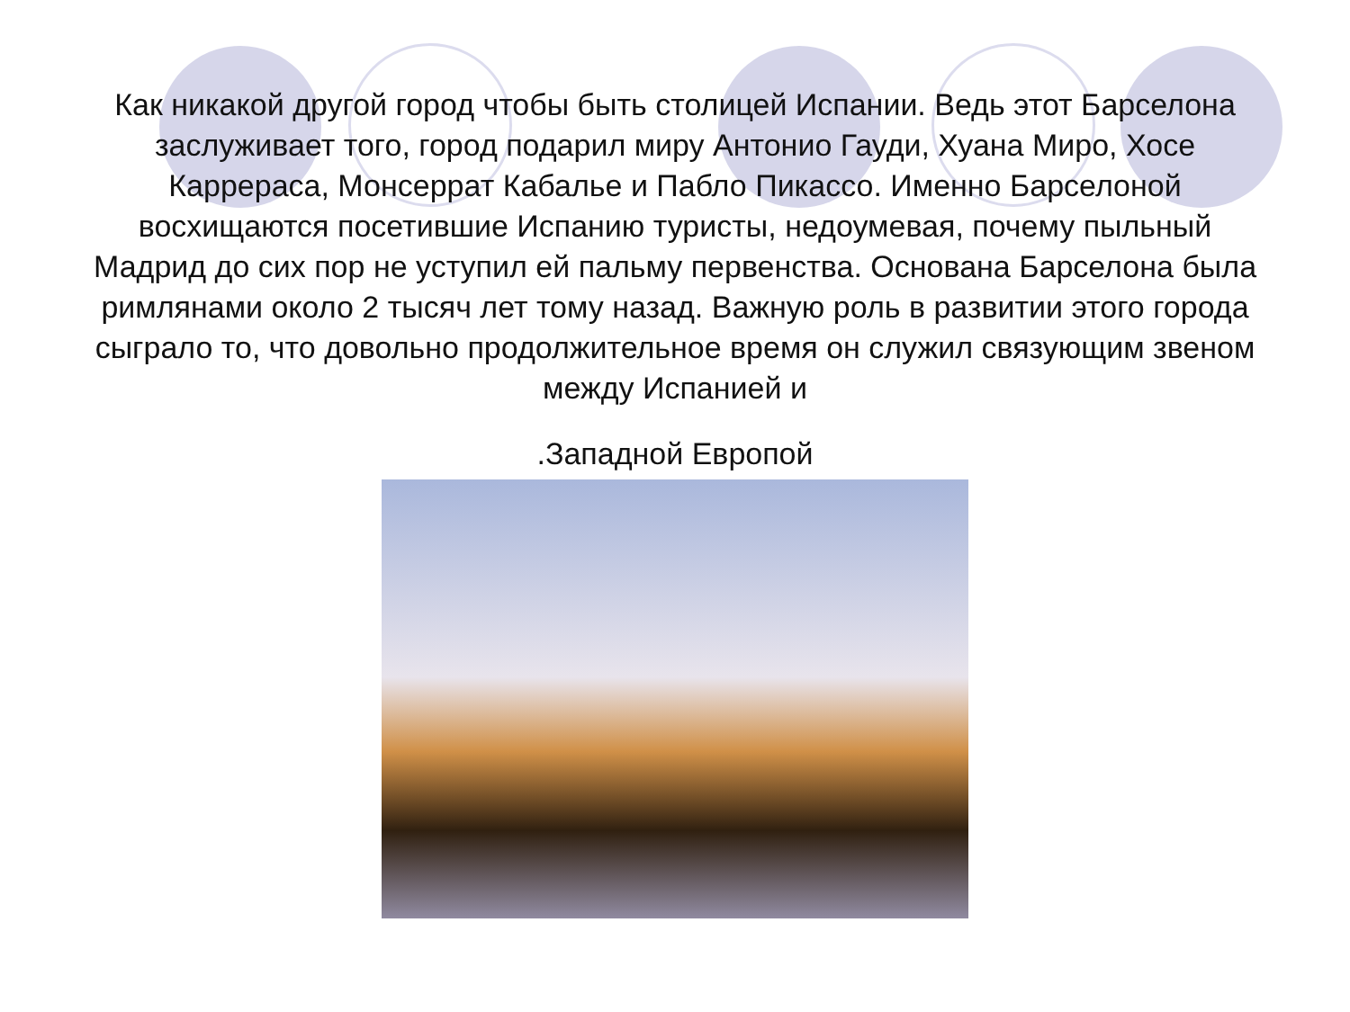Как никакой другой город чтобы быть столицей Испании. Ведь этот Барселона заслуживает того, город подарил миру Антонио Гауди, Хуана Миро, Хосе Каррераса, Монсеррат Кабалье и Пабло Пикассо. Именно Барселоной восхищаются посетившие Испанию туристы, недоумевая, почему пыльный Мадрид до сих пор не уступил ей пальму первенства. Основана Барселона была римлянами около 2 тысяч лет тому назад. Важную роль в развитии этого города сыграло то, что довольно продолжительное время он служил связующим звеном между Испанией и
.Западной Европой